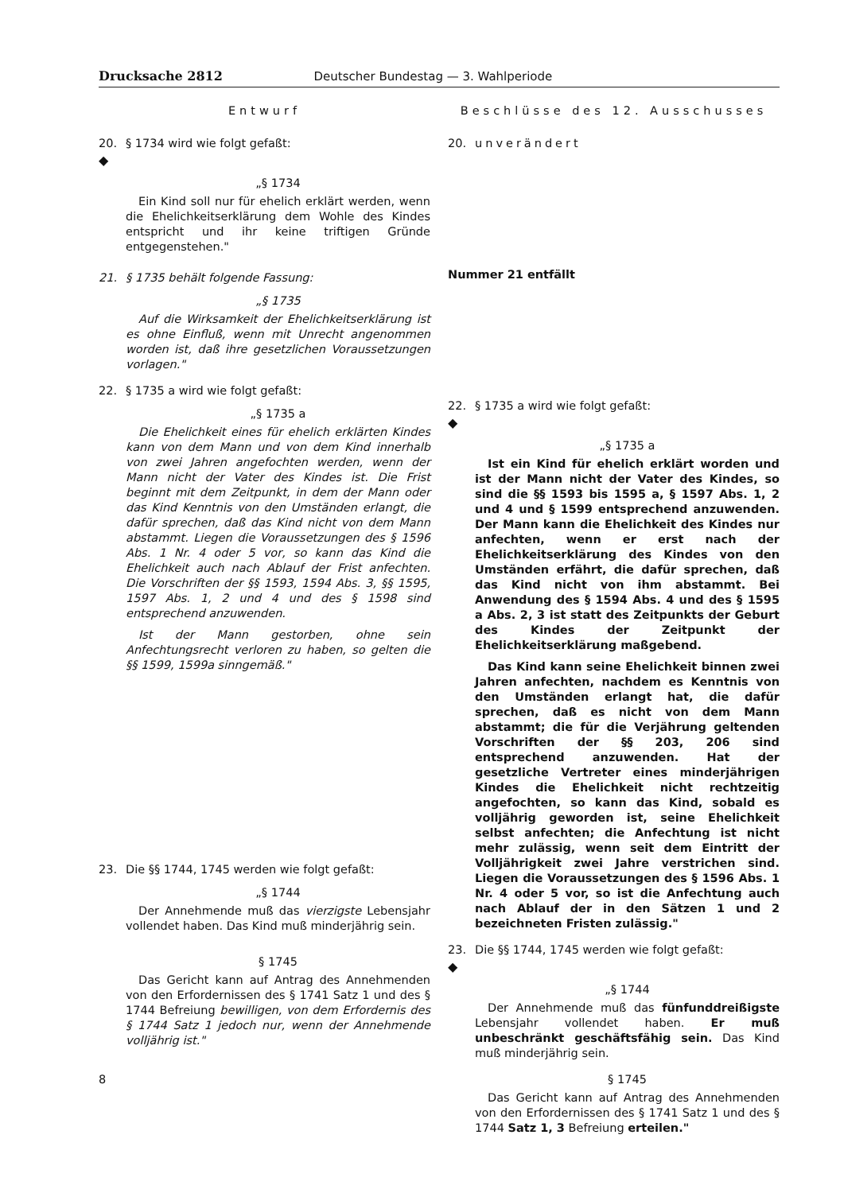Drucksache 2812 Deutscher Bundestag — 3. Wahlperiode
Entwurf
20. § 1734 wird wie folgt gefaßt:
◆
„§ 1734
Ein Kind soll nur für ehelich erklärt werden, wenn die Ehelichkeitserklärung dem Wohle des Kindes entspricht und ihr keine triftigen Gründe entgegenstehen."
21. § 1735 behält folgende Fassung:
„§ 1735
Auf die Wirksamkeit der Ehelichkeitserklärung ist es ohne Einfluß, wenn mit Unrecht angenommen worden ist, daß ihre gesetzlichen Voraussetzungen vorlagen."
22. § 1735 a wird wie folgt gefaßt:
„§ 1735 a
Die Ehelichkeit eines für ehelich erklärten Kindes kann von dem Mann und von dem Kind innerhalb von zwei Jahren angefochten werden, wenn der Mann nicht der Vater des Kindes ist. Die Frist beginnt mit dem Zeitpunkt, in dem der Mann oder das Kind Kenntnis von den Umständen erlangt, die dafür sprechen, daß das Kind nicht von dem Mann abstammt. Liegen die Voraussetzungen des § 1596 Abs. 1 Nr. 4 oder 5 vor, so kann das Kind die Ehelichkeit auch nach Ablauf der Frist anfechten. Die Vorschriften der §§ 1593, 1594 Abs. 3, §§ 1595, 1597 Abs. 1, 2 und 4 und des § 1598 sind entsprechend anzuwenden.
Ist der Mann gestorben, ohne sein Anfechtungsrecht verloren zu haben, so gelten die §§ 1599, 1599a sinngemäß."
23. Die §§ 1744, 1745 werden wie folgt gefaßt:
„§ 1744
Der Annehmende muß das vierzigste Lebensjahr vollendet haben. Das Kind muß minderjährig sein.
§ 1745
Das Gericht kann auf Antrag des Annehmenden von den Erfordernissen des § 1741 Satz 1 und des § 1744 Befreiung bewilligen, von dem Erfordernis des § 1744 Satz 1 jedoch nur, wenn der Annehmende volljährig ist."
8
Beschlüsse des 12. Ausschusses
20. unverändert
Nummer 21 entfällt
22. § 1735 a wird wie folgt gefaßt:
◆
„§ 1735 a
Ist ein Kind für ehelich erklärt worden und ist der Mann nicht der Vater des Kindes, so sind die §§ 1593 bis 1595 a, § 1597 Abs. 1, 2 und 4 und § 1599 entsprechend anzuwenden. Der Mann kann die Ehelichkeit des Kindes nur anfechten, wenn er erst nach der Ehelichkeitserklärung des Kindes von den Umständen erfährt, die dafür sprechen, daß das Kind nicht von ihm abstammt. Bei Anwendung des § 1594 Abs. 4 und des § 1595 a Abs. 2, 3 ist statt des Zeitpunkts der Geburt des Kindes der Zeitpunkt der Ehelichkeitserklärung maßgebend.
Das Kind kann seine Ehelichkeit binnen zwei Jahren anfechten, nachdem es Kenntnis von den Umständen erlangt hat, die dafür sprechen, daß es nicht von dem Mann abstammt; die für die Verjährung geltenden Vorschriften der §§ 203, 206 sind entsprechend anzuwenden. Hat der gesetzliche Vertreter eines minderjährigen Kindes die Ehelichkeit nicht rechtzeitig angefochten, so kann das Kind, sobald es volljährig geworden ist, seine Ehelichkeit selbst anfechten; die Anfechtung ist nicht mehr zulässig, wenn seit dem Eintritt der Volljährigkeit zwei Jahre verstrichen sind. Liegen die Voraussetzungen des § 1596 Abs. 1 Nr. 4 oder 5 vor, so ist die Anfechtung auch nach Ablauf der in den Sätzen 1 und 2 bezeichneten Fristen zulässig."
23. Die §§ 1744, 1745 werden wie folgt gefaßt:
◆
„§ 1744
Der Annehmende muß das fünfunddreißigste Lebensjahr vollendet haben. Er muß unbeschränkt geschäftsfähig sein. Das Kind muß minderjährig sein.
§ 1745
Das Gericht kann auf Antrag des Annehmenden von den Erfordernissen des § 1741 Satz 1 und des § 1744 Satz 1, 3 Befreiung erteilen."